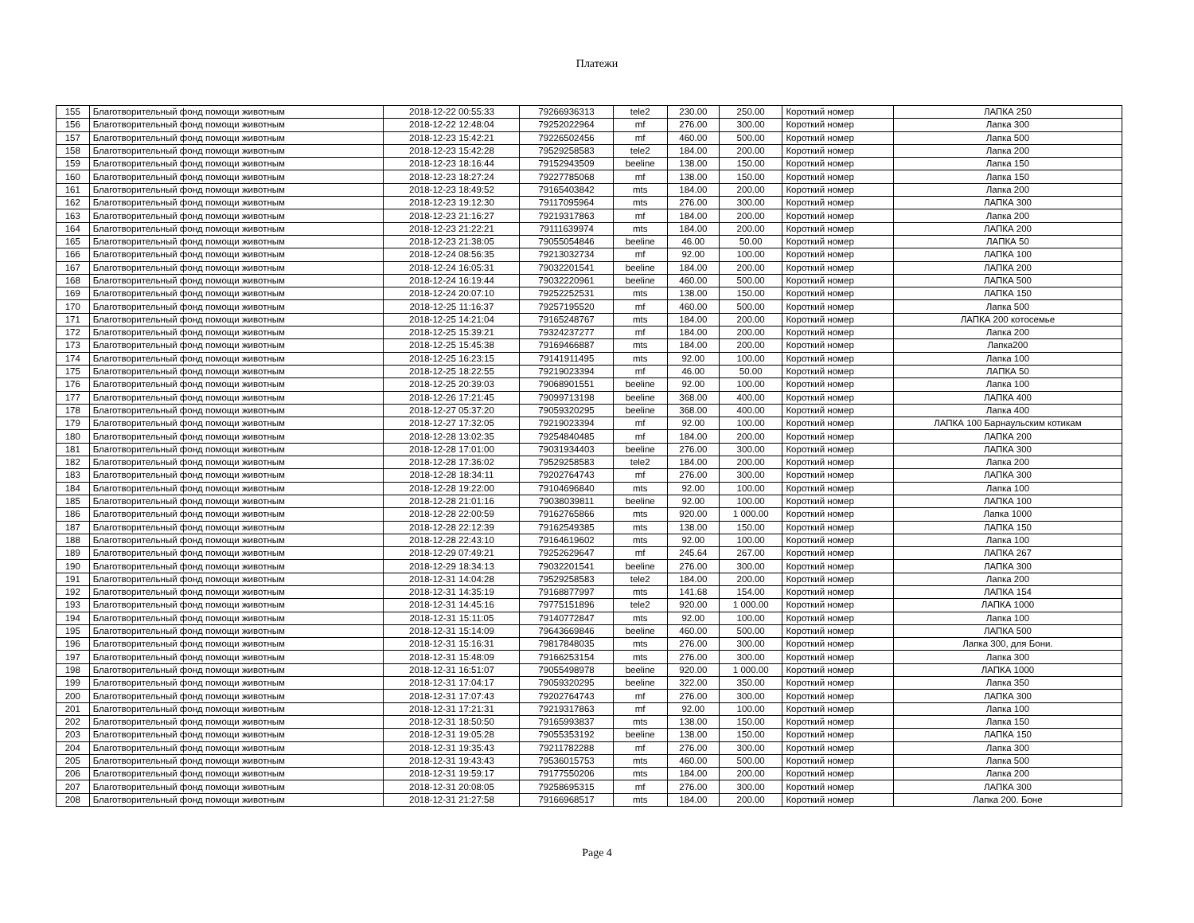Платежи
| 155 | Благотворительный фонд помощи животным | 2018-12-22 00:55:33 | 79266936313 | tele2 | 230.00 | 250.00 | Короткий номер | ЛАПКА 250 |
| 156 | Благотворительный фонд помощи животным | 2018-12-22 12:48:04 | 79252022964 | mf | 276.00 | 300.00 | Короткий номер | Лапка 300 |
| 157 | Благотворительный фонд помощи животным | 2018-12-23 15:42:21 | 79226502456 | mf | 460.00 | 500.00 | Короткий номер | Лапка 500 |
| 158 | Благотворительный фонд помощи животным | 2018-12-23 15:42:28 | 79529258583 | tele2 | 184.00 | 200.00 | Короткий номер | Лапка 200 |
| 159 | Благотворительный фонд помощи животным | 2018-12-23 18:16:44 | 79152943509 | beeline | 138.00 | 150.00 | Короткий номер | Лапка 150 |
| 160 | Благотворительный фонд помощи животным | 2018-12-23 18:27:24 | 79227785068 | mf | 138.00 | 150.00 | Короткий номер | Лапка 150 |
| 161 | Благотворительный фонд помощи животным | 2018-12-23 18:49:52 | 79165403842 | mts | 184.00 | 200.00 | Короткий номер | Лапка 200 |
| 162 | Благотворительный фонд помощи животным | 2018-12-23 19:12:30 | 79117095964 | mts | 276.00 | 300.00 | Короткий номер | ЛАПКА 300 |
| 163 | Благотворительный фонд помощи животным | 2018-12-23 21:16:27 | 79219317863 | mf | 184.00 | 200.00 | Короткий номер | Лапка 200 |
| 164 | Благотворительный фонд помощи животным | 2018-12-23 21:22:21 | 79111639974 | mts | 184.00 | 200.00 | Короткий номер | ЛАПКА 200 |
| 165 | Благотворительный фонд помощи животным | 2018-12-23 21:38:05 | 79055054846 | beeline | 46.00 | 50.00 | Короткий номер | ЛАПКА 50 |
| 166 | Благотворительный фонд помощи животным | 2018-12-24 08:56:35 | 79213032734 | mf | 92.00 | 100.00 | Короткий номер | ЛАПКА 100 |
| 167 | Благотворительный фонд помощи животным | 2018-12-24 16:05:31 | 79032201541 | beeline | 184.00 | 200.00 | Короткий номер | ЛАПКА 200 |
| 168 | Благотворительный фонд помощи животным | 2018-12-24 16:19:44 | 79032220961 | beeline | 460.00 | 500.00 | Короткий номер | ЛАПКА 500 |
| 169 | Благотворительный фонд помощи животным | 2018-12-24 20:07:10 | 79252252531 | mts | 138.00 | 150.00 | Короткий номер | ЛАПКА 150 |
| 170 | Благотворительный фонд помощи животным | 2018-12-25 11:16:37 | 79257195520 | mf | 460.00 | 500.00 | Короткий номер | Лапка 500 |
| 171 | Благотворительный фонд помощи животным | 2018-12-25 14:21:04 | 79165248767 | mts | 184.00 | 200.00 | Короткий номер | ЛАПКА 200 котосемье |
| 172 | Благотворительный фонд помощи животным | 2018-12-25 15:39:21 | 79324237277 | mf | 184.00 | 200.00 | Короткий номер | Лапка 200 |
| 173 | Благотворительный фонд помощи животным | 2018-12-25 15:45:38 | 79169466887 | mts | 184.00 | 200.00 | Короткий номер | Лапка200 |
| 174 | Благотворительный фонд помощи животным | 2018-12-25 16:23:15 | 79141911495 | mts | 92.00 | 100.00 | Короткий номер | Лапка 100 |
| 175 | Благотворительный фонд помощи животным | 2018-12-25 18:22:55 | 79219023394 | mf | 46.00 | 50.00 | Короткий номер | ЛАПКА 50 |
| 176 | Благотворительный фонд помощи животным | 2018-12-25 20:39:03 | 79068901551 | beeline | 92.00 | 100.00 | Короткий номер | Лапка 100 |
| 177 | Благотворительный фонд помощи животным | 2018-12-26 17:21:45 | 79099713198 | beeline | 368.00 | 400.00 | Короткий номер | ЛАПКА 400 |
| 178 | Благотворительный фонд помощи животным | 2018-12-27 05:37:20 | 79059320295 | beeline | 368.00 | 400.00 | Короткий номер | Лапка 400 |
| 179 | Благотворительный фонд помощи животным | 2018-12-27 17:32:05 | 79219023394 | mf | 92.00 | 100.00 | Короткий номер | ЛАПКА 100 Барнаульским котикам |
| 180 | Благотворительный фонд помощи животным | 2018-12-28 13:02:35 | 79254840485 | mf | 184.00 | 200.00 | Короткий номер | ЛАПКА 200 |
| 181 | Благотворительный фонд помощи животным | 2018-12-28 17:01:00 | 79031934403 | beeline | 276.00 | 300.00 | Короткий номер | ЛАПКА 300 |
| 182 | Благотворительный фонд помощи животным | 2018-12-28 17:36:02 | 79529258583 | tele2 | 184.00 | 200.00 | Короткий номер | Лапка 200 |
| 183 | Благотворительный фонд помощи животным | 2018-12-28 18:34:11 | 79202764743 | mf | 276.00 | 300.00 | Короткий номер | ЛАПКА 300 |
| 184 | Благотворительный фонд помощи животным | 2018-12-28 19:22:00 | 79104696840 | mts | 92.00 | 100.00 | Короткий номер | Лапка 100 |
| 185 | Благотворительный фонд помощи животным | 2018-12-28 21:01:16 | 79038039811 | beeline | 92.00 | 100.00 | Короткий номер | ЛАПКА 100 |
| 186 | Благотворительный фонд помощи животным | 2018-12-28 22:00:59 | 79162765866 | mts | 920.00 | 1 000.00 | Короткий номер | Лапка 1000 |
| 187 | Благотворительный фонд помощи животным | 2018-12-28 22:12:39 | 79162549385 | mts | 138.00 | 150.00 | Короткий номер | ЛАПКА 150 |
| 188 | Благотворительный фонд помощи животным | 2018-12-28 22:43:10 | 79164619602 | mts | 92.00 | 100.00 | Короткий номер | Лапка 100 |
| 189 | Благотворительный фонд помощи животным | 2018-12-29 07:49:21 | 79252629647 | mf | 245.64 | 267.00 | Короткий номер | ЛАПКА 267 |
| 190 | Благотворительный фонд помощи животным | 2018-12-29 18:34:13 | 79032201541 | beeline | 276.00 | 300.00 | Короткий номер | ЛАПКА 300 |
| 191 | Благотворительный фонд помощи животным | 2018-12-31 14:04:28 | 79529258583 | tele2 | 184.00 | 200.00 | Короткий номер | Лапка 200 |
| 192 | Благотворительный фонд помощи животным | 2018-12-31 14:35:19 | 79168877997 | mts | 141.68 | 154.00 | Короткий номер | ЛАПКА 154 |
| 193 | Благотворительный фонд помощи животным | 2018-12-31 14:45:16 | 79775151896 | tele2 | 920.00 | 1 000.00 | Короткий номер | ЛАПКА 1000 |
| 194 | Благотворительный фонд помощи животным | 2018-12-31 15:11:05 | 79140772847 | mts | 92.00 | 100.00 | Короткий номер | Лапка 100 |
| 195 | Благотворительный фонд помощи животным | 2018-12-31 15:14:09 | 79643669846 | beeline | 460.00 | 500.00 | Короткий номер | ЛАПКА 500 |
| 196 | Благотворительный фонд помощи животным | 2018-12-31 15:16:31 | 79817848035 | mts | 276.00 | 300.00 | Короткий номер | Лапка 300, для Бони. |
| 197 | Благотворительный фонд помощи животным | 2018-12-31 15:48:09 | 79166253154 | mts | 276.00 | 300.00 | Короткий номер | Лапка 300 |
| 198 | Благотворительный фонд помощи животным | 2018-12-31 16:51:07 | 79055498978 | beeline | 920.00 | 1 000.00 | Короткий номер | ЛАПКА 1000 |
| 199 | Благотворительный фонд помощи животным | 2018-12-31 17:04:17 | 79059320295 | beeline | 322.00 | 350.00 | Короткий номер | Лапка 350 |
| 200 | Благотворительный фонд помощи животным | 2018-12-31 17:07:43 | 79202764743 | mf | 276.00 | 300.00 | Короткий номер | ЛАПКА 300 |
| 201 | Благотворительный фонд помощи животным | 2018-12-31 17:21:31 | 79219317863 | mf | 92.00 | 100.00 | Короткий номер | Лапка 100 |
| 202 | Благотворительный фонд помощи животным | 2018-12-31 18:50:50 | 79165993837 | mts | 138.00 | 150.00 | Короткий номер | Лапка 150 |
| 203 | Благотворительный фонд помощи животным | 2018-12-31 19:05:28 | 79055353192 | beeline | 138.00 | 150.00 | Короткий номер | ЛАПКА 150 |
| 204 | Благотворительный фонд помощи животным | 2018-12-31 19:35:43 | 79211782288 | mf | 276.00 | 300.00 | Короткий номер | Лапка 300 |
| 205 | Благотворительный фонд помощи животным | 2018-12-31 19:43:43 | 79536015753 | mts | 460.00 | 500.00 | Короткий номер | Лапка 500 |
| 206 | Благотворительный фонд помощи животным | 2018-12-31 19:59:17 | 79177550206 | mts | 184.00 | 200.00 | Короткий номер | Лапка 200 |
| 207 | Благотворительный фонд помощи животным | 2018-12-31 20:08:05 | 79258695315 | mf | 276.00 | 300.00 | Короткий номер | ЛАПКА 300 |
| 208 | Благотворительный фонд помощи животным | 2018-12-31 21:27:58 | 79166968517 | mts | 184.00 | 200.00 | Короткий номер | Лапка 200. Боне |
Page 4